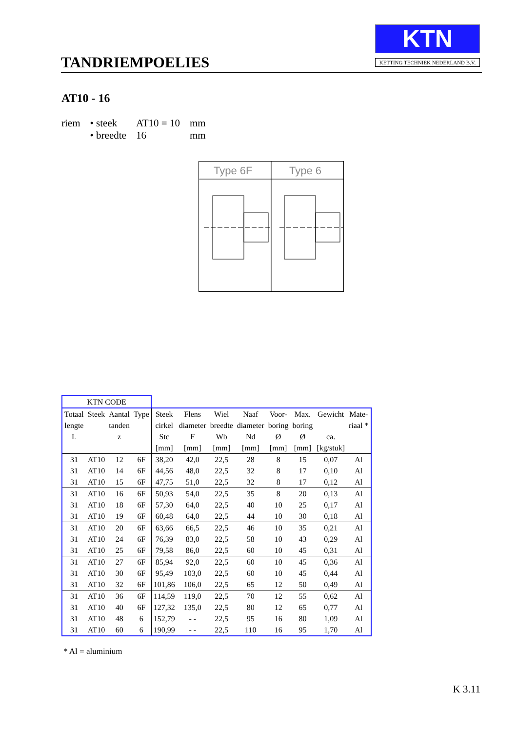TANDRIEMPOELIES
KTN
KETTING TECHNIEK NEDERLAND B.V.
AT10 - 16
| riem | • steek | AT10 = 10 | mm |
| | • breedte | 16 | mm |
Type 6F
Type 6
| KTN CODE | | | | | | | | | | | |
| Totaal | Steek | Aantal | Type | Steek | Flens | Wiel | Naaf | Voor- | Max. | Gewicht | Mate- |
| lengte | | tanden | | cirkel | diameter | breedte | diameter | boring | boring | | riaal * |
| L | | z | | Stc | F | Wb | Nd | Ø | Ø | ca. | |
| | | | | [mm] | [mm] | [mm] | [mm] | [mm] | [mm] | [kg/stuk] | |
| 31 | AT10 | 12 | 6F | 38,20 | 42,0 | 22,5 | 28 | 8 | 15 | 0,07 | Al |
| 31 | AT10 | 14 | 6F | 44,56 | 48,0 | 22,5 | 32 | 8 | 17 | 0,10 | Al |
| 31 | AT10 | 15 | 6F | 47,75 | 51,0 | 22,5 | 32 | 8 | 17 | 0,12 | Al |
| 31 | AT10 | 16 | 6F | 50,93 | 54,0 | 22,5 | 35 | 8 | 20 | 0,13 | Al |
| 31 | AT10 | 18 | 6F | 57,30 | 64,0 | 22,5 | 40 | 10 | 25 | 0,17 | Al |
| 31 | AT10 | 19 | 6F | 60,48 | 64,0 | 22,5 | 44 | 10 | 30 | 0,18 | Al |
| 31 | AT10 | 20 | 6F | 63,66 | 66,5 | 22,5 | 46 | 10 | 35 | 0,21 | Al |
| 31 | AT10 | 24 | 6F | 76,39 | 83,0 | 22,5 | 58 | 10 | 43 | 0,29 | Al |
| 31 | AT10 | 25 | 6F | 79,58 | 86,0 | 22,5 | 60 | 10 | 45 | 0,31 | Al |
| 31 | AT10 | 27 | 6F | 85,94 | 92,0 | 22,5 | 60 | 10 | 45 | 0,36 | Al |
| 31 | AT10 | 30 | 6F | 95,49 | 103,0 | 22,5 | 60 | 10 | 45 | 0,44 | Al |
| 31 | AT10 | 32 | 6F | 101,86 | 106,0 | 22,5 | 65 | 12 | 50 | 0,49 | Al |
| 31 | AT10 | 36 | 6F | 114,59 | 119,0 | 22,5 | 70 | 12 | 55 | 0,62 | Al |
| 31 | AT10 | 40 | 6F | 127,32 | 135,0 | 22,5 | 80 | 12 | 65 | 0,77 | Al |
| 31 | AT10 | 48 | 6 | 152,79 | - - | 22,5 | 95 | 16 | 80 | 1,09 | Al |
| 31 | AT10 | 60 | 6 | 190,99 | - - | 22,5 | 110 | 16 | 95 | 1,70 | Al |
* Al = aluminium
K 3.11